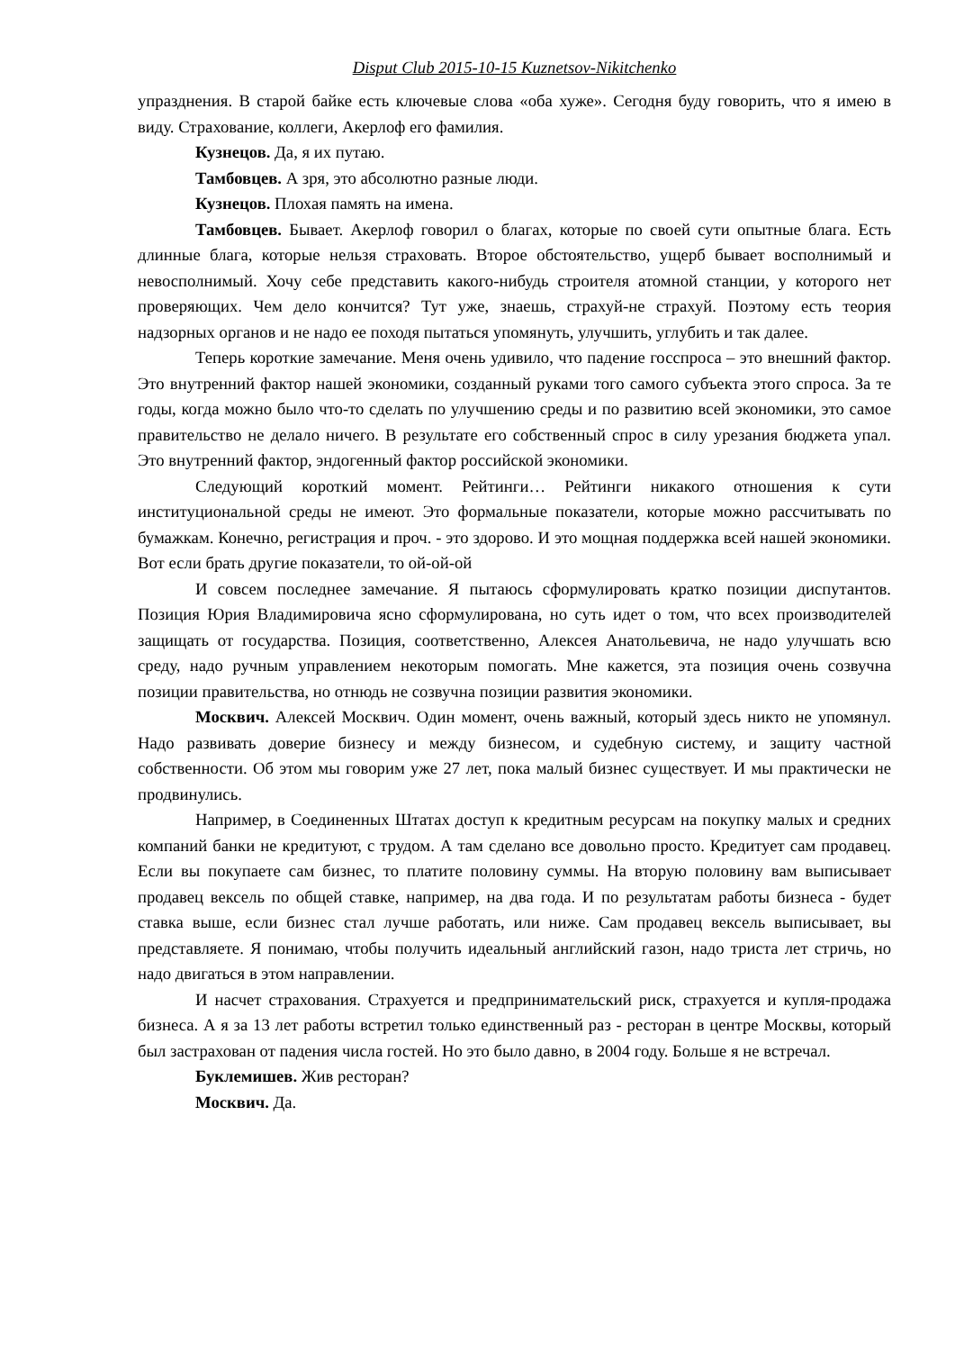Disput Club 2015-10-15 Kuznetsov-Nikitchenko
упразднения. В старой байке есть ключевые слова «оба хуже». Сегодня буду говорить, что я имею в виду. Страхование, коллеги, Акерлоф его фамилия.
Кузнецов. Да, я их путаю.
Тамбовцев. А зря, это абсолютно разные люди.
Кузнецов. Плохая память на имена.
Тамбовцев. Бывает. Акерлоф говорил о благах, которые по своей сути опытные блага. Есть длинные блага, которые нельзя страховать. Второе обстоятельство, ущерб бывает восполнимый и невосполнимый. Хочу себе представить какого-нибудь строителя атомной станции, у которого нет проверяющих. Чем дело кончится? Тут уже, знаешь, страхуй-не страхуй. Поэтому есть теория надзорных органов и не надо ее походя пытаться упомянуть, улучшить, углубить и так далее.
Теперь короткие замечание. Меня очень удивило, что падение госспроса – это внешний фактор. Это внутренний фактор нашей экономики, созданный руками того самого субъекта этого спроса. За те годы, когда можно было что-то сделать по улучшению среды и по развитию всей экономики, это самое правительство не делало ничего. В результате его собственный спрос в силу урезания бюджета упал. Это внутренний фактор, эндогенный фактор российской экономики.
Следующий короткий момент. Рейтинги… Рейтинги никакого отношения к сути институциональной среды не имеют. Это формальные показатели, которые можно рассчитывать по бумажкам. Конечно, регистрация и проч. - это здорово. И это мощная поддержка всей нашей экономики. Вот если брать другие показатели, то ой-ой-ой
И совсем последнее замечание. Я пытаюсь сформулировать кратко позиции диспутантов. Позиция Юрия Владимировича ясно сформулирована, но суть идет о том, что всех производителей защищать от государства. Позиция, соответственно, Алексея Анатольевича, не надо улучшать всю среду, надо ручным управлением некоторым помогать. Мне кажется, эта позиция очень созвучна позиции правительства, но отнюдь не созвучна позиции развития экономики.
Москвич. Алексей Москвич. Один момент, очень важный, который здесь никто не упомянул. Надо развивать доверие бизнесу и между бизнесом, и судебную систему, и защиту частной собственности. Об этом мы говорим уже 27 лет, пока малый бизнес существует. И мы практически не продвинулись.
Например, в Соединенных Штатах доступ к кредитным ресурсам на покупку малых и средних компаний банки не кредитуют, с трудом. А там сделано все довольно просто. Кредитует сам продавец. Если вы покупаете сам бизнес, то платите половину суммы. На вторую половину вам выписывает продавец вексель по общей ставке, например, на два года. И по результатам работы бизнеса - будет ставка выше, если бизнес стал лучше работать, или ниже. Сам продавец вексель выписывает, вы представляете. Я понимаю, чтобы получить идеальный английский газон, надо триста лет стричь, но надо двигаться в этом направлении.
И насчет страхования. Страхуется и предпринимательский риск, страхуется и купля-продажа бизнеса. А я за 13 лет работы встретил только единственный раз - ресторан в центре Москвы, который был застрахован от падения числа гостей. Но это было давно, в 2004 году. Больше я не встречал.
Буклемишев. Жив ресторан?
Москвич. Да.